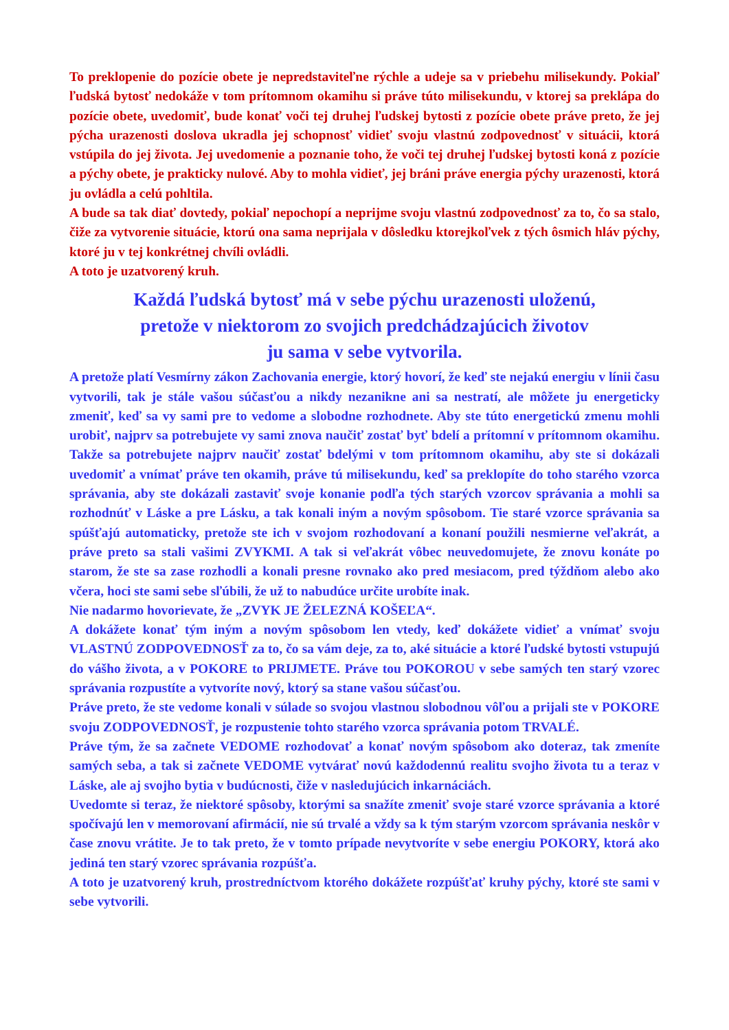To preklopenie do pozície obete je nepredstaviteľne rýchle a udeje sa v priebehu milisekundy. Pokiaľ ľudská bytosť nedokáže v tom prítomnom okamihu si práve túto milisekundu, v ktorej sa preklápa do pozície obete, uvedomiť, bude konať voči tej druhej ľudskej bytosti z pozície obete práve preto, že jej pýcha urazenosti doslova ukradla jej schopnosť vidieť svoju vlastnú zodpovednosť v situácii, ktorá vstúpila do jej života. Jej uvedomenie a poznanie toho, že voči tej druhej ľudskej bytosti koná z pozície a pýchy obete, je prakticky nulové. Aby to mohla vidieť, jej bráni práve energia pýchy urazenosti, ktorá ju ovládla a celú pohltila.
A bude sa tak diať dovtedy, pokiaľ nepochopí a neprijme svoju vlastnú zodpovednosť za to, čo sa stalo, čiže za vytvorenie situácie, ktorú ona sama neprijala v dôsledku ktorejkoľvek z tých ôsmich hláv pýchy, ktoré ju v tej konkrétnej chvíli ovládli.
A toto je uzatvorený kruh.
Každá ľudská bytosť má v sebe pýchu urazenosti uloženú,
pretože v niektorom zo svojich predchádzajúcich životov
ju sama v sebe vytvorila.
A pretože platí Vesmírny zákon Zachovania energie, ktorý hovorí, že keď ste nejakú energiu v línii času vytvorili, tak je stále vašou súčasťou a nikdy nezanikne ani sa nestratí, ale môžete ju energeticky zmeniť, keď sa vy sami pre to vedome a slobodne rozhodnete. Aby ste túto energetickú zmenu mohli urobiť, najprv sa potrebujete vy sami znova naučiť zostať byť bdelí a prítomní v prítomnom okamihu. Takže sa potrebujete najprv naučiť zostať bdelými v tom prítomnom okamihu, aby ste si dokázali uvedomiť a vnímať práve ten okamih, práve tú milisekundu, keď sa preklopíte do toho starého vzorca správania, aby ste dokázali zastaviť svoje konanie podľa tých starých vzorcov správania a mohli sa rozhodnúť v Láske a pre Lásku, a tak konali iným a novým spôsobom. Tie staré vzorce správania sa spúšťajú automaticky, pretože ste ich v svojom rozhodovaní a konaní použili nesmierne veľakrát, a práve preto sa stali vašimi ZVYKMI. A tak si veľakrát vôbec neuvedomujete, že znovu konáte po starom, že ste sa zase rozhodli a konali presne rovnako ako pred mesiacom, pred týždňom alebo ako včera, hoci ste sami sebe sľúbili, že už to nabudúce určite urobíte inak.
Nie nadarmo hovorievate, že „ZVYK JE ŽELEZNÁ KOŠEĽA“.
A dokážete konať tým iným a novým spôsobom len vtedy, keď dokážete vidieť a vnímať svoju VLASTNÚ ZODPOVEDNOSŤ za to, čo sa vám deje, za to, aké situácie a ktoré ľudské bytosti vstupujú do vášho života, a v POKORE to PRIJMETE. Práve tou POKOROU v sebe samých ten starý vzorec správania rozpustíte a vytvoríte nový, ktorý sa stane vašou súčasťou.
Práve preto, že ste vedome konali v súlade so svojou vlastnou slobodnou vôľou a prijali ste v POKORE svoju ZODPOVEDNOSŤ, je rozpustenie tohto starého vzorca správania potom TRVALÉ.
Práve tým, že sa začnete VEDOME rozhodovať a konať novým spôsobom ako doteraz, tak zmeníte samých seba, a tak si začnete VEDOME vytvárať novú každodennú realitu svojho života tu a teraz v Láske, ale aj svojho bytia v budúcnosti, čiže v nasledujúcich inkarnáciách.
Uvedomte si teraz, že niektoré spôsoby, ktorými sa snažíte zmeniť svoje staré vzorce správania a ktoré spočívajú len v memorovaní afirmácií, nie sú trvalé a vždy sa k tým starým vzorcom správania neskôr v čase znovu vrátite. Je to tak preto, že v tomto prípade nevytvoríte v sebe energiu POKORY, ktorá ako jediná ten starý vzorec správania rozpúšťa.
A toto je uzatvorený kruh, prostredníctvom ktorého dokážete rozpúšťať kruhy pýchy, ktoré ste sami v sebe vytvorili.